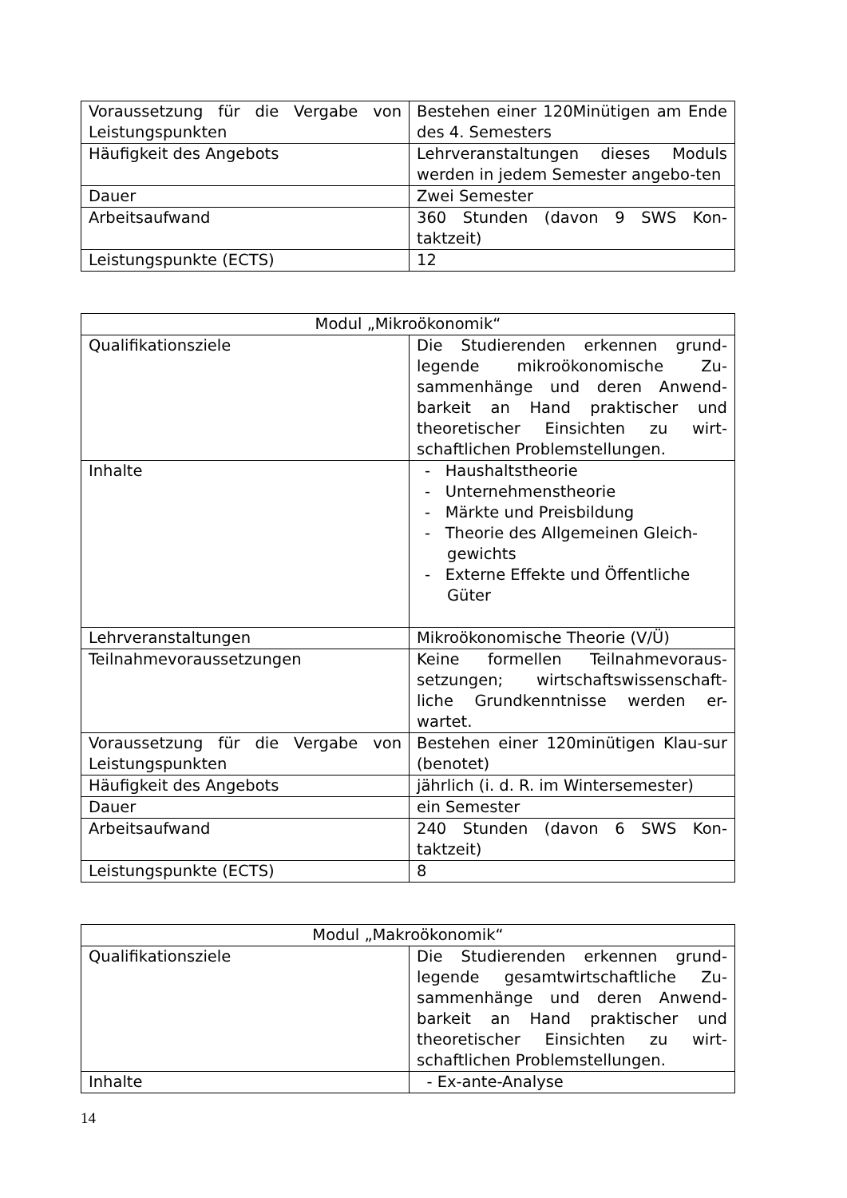| Voraussetzung für die Vergabe von Leistungspunkten | Bestehen einer 120Minütigen am Ende des 4. Semesters |
| Häufigkeit des Angebots | Lehrveranstaltungen dieses Moduls werden in jedem Semester angebo-ten |
| Dauer | Zwei Semester |
| Arbeitsaufwand | 360 Stunden (davon 9 SWS Kon-taktzeit) |
| Leistungspunkte (ECTS) | 12 |
| Modul „Mikroökonomik“ | |
| --- | --- |
| Qualifikationsziele | Die Studierenden erkennen grund-legende mikroökonomische Zu-sammenhänge und deren Anwend-barkeit an Hand praktischer und theoretischer Einsichten zu wirt-schaftlichen Problemstellungen. |
| Inhalte | - Haushaltstheorie - Unternehmenstheorie - Märkte und Preisbildung - Theorie des Allgemeinen Gleich-gewichts - Externe Effekte und Öffentliche Güter |
| Lehrveranstaltungen | Mikroökonomische Theorie (V/Ü) |
| Teilnahmevoraussetzungen | Keine formellen Teilnahmevoraus-setzungen; wirtschaftswissenschaft-liche Grundkenntnisse werden er-wartet. |
| Voraussetzung für die Vergabe von Leistungspunkten | Bestehen einer 120minütigen Klau-sur (benotet) |
| Häufigkeit des Angebots | jährlich (i. d. R. im Wintersemester) |
| Dauer | ein Semester |
| Arbeitsaufwand | 240 Stunden (davon 6 SWS Kon-taktzeit) |
| Leistungspunkte (ECTS) | 8 |
| Modul „Makroökonomik“ | |
| --- | --- |
| Qualifikationsziele | Die Studierenden erkennen grund-legende gesamtwirtschaftliche Zu-sammenhänge und deren Anwend-barkeit an Hand praktischer und theoretischer Einsichten zu wirt-schaftlichen Problemstellungen. |
| Inhalte | - Ex-ante-Analyse |
14